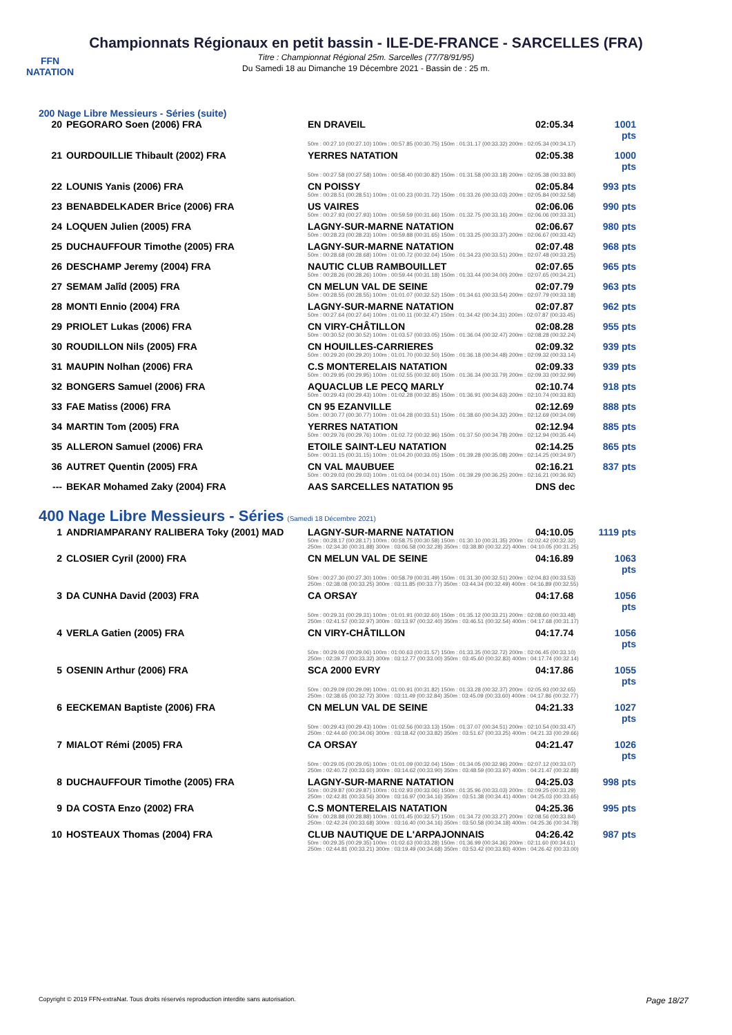FFN
NATATION
Championnats Régionaux en petit bassin - ILE-DE-FRANCE - SARCELLES (FRA)
Titre : Championnat Régional 25m. Sarcelles (77/78/91/95)
Du Samedi 18 au Dimanche 19 Décembre 2021 - Bassin de : 25 m.
200 Nage Libre Messieurs - Séries (suite)
| 20 | PEGORARO Soen (2006) FRA | EN DRAVEIL | 02:05.34 | 1001 pts |
| | | 50m : 00:27.10 (00:27.10) 100m : 00:57.85 (00:30.75) 150m : 01:31.17 (00:33.32) 200m : 02:05.34 (00:34.17) | | |
| 21 | OURDOUILLIE Thibault (2002) FRA | YERRES NATATION | 02:05.38 | 1000 pts |
| | | 50m : 00:27.58 (00:27.58) 100m : 00:58.40 (00:30.82) 150m : 01:31.58 (00:33.18) 200m : 02:05.38 (00:33.80) | | |
| 22 | LOUNIS Yanis (2006) FRA | CN POISSY | 02:05.84 | 993 pts |
| | | 50m : 00:28.51 (00:28.51) 100m : 01:00.23 (00:31.72) 150m : 01:33.26 (00:33.03) 200m : 02:05.84 (00:32.58) | | |
| 23 | BENABDELKADER Brice (2006) FRA | US VAIRES | 02:06.06 | 990 pts |
| | | 50m : 00:27.93 (00:27.93) 100m : 00:59.59 (00:31.66) 150m : 01:32.75 (00:33.16) 200m : 02:06.06 (00:33.31) | | |
| 24 | LOQUEN Julien (2005) FRA | LAGNY-SUR-MARNE NATATION | 02:06.67 | 980 pts |
| | | 50m : 00:28.23 (00:28.23) 100m : 00:59.88 (00:31.65) 150m : 01:33.25 (00:33.37) 200m : 02:06.67 (00:33.42) | | |
| 25 | DUCHAUFFOUR Timothe (2005) FRA | LAGNY-SUR-MARNE NATATION | 02:07.48 | 968 pts |
| | | 50m : 00:28.68 (00:28.68) 100m : 01:00.72 (00:32.04) 150m : 01:34.23 (00:33.51) 200m : 02:07.48 (00:33.25) | | |
| 26 | DESCHAMP Jeremy (2004) FRA | NAUTIC CLUB RAMBOUILLET | 02:07.65 | 965 pts |
| | | 50m : 00:28.26 (00:28.26) 100m : 00:59.44 (00:31.18) 150m : 01:33.44 (00:34.00) 200m : 02:07.65 (00:34.21) | | |
| 27 | SEMAM Jalîd (2005) FRA | CN MELUN VAL DE SEINE | 02:07.79 | 963 pts |
| | | 50m : 00:28.55 (00:28.55) 100m : 01:01.07 (00:32.52) 150m : 01:34.61 (00:33.54) 200m : 02:07.79 (00:33.18) | | |
| 28 | MONTI Ennio (2004) FRA | LAGNY-SUR-MARNE NATATION | 02:07.87 | 962 pts |
| | | 50m : 00:27.64 (00:27.64) 100m : 01:00.11 (00:32.47) 150m : 01:34.42 (00:34.31) 200m : 02:07.87 (00:33.45) | | |
| 29 | PRIOLET Lukas (2006) FRA | CN VIRY-CHÂTILLON | 02:08.28 | 955 pts |
| | | 50m : 00:30.52 (00:30.52) 100m : 01:03.57 (00:33.05) 150m : 01:36.04 (00:32.47) 200m : 02:08.28 (00:32.24) | | |
| 30 | ROUDILLON Nils (2005) FRA | CN HOUILLES-CARRIERES | 02:09.32 | 939 pts |
| | | 50m : 00:29.20 (00:29.20) 100m : 01:01.70 (00:32.50) 150m : 01:36.18 (00:34.48) 200m : 02:09.32 (00:33.14) | | |
| 31 | MAUPIN Nolhan (2006) FRA | C.S MONTERELAIS NATATION | 02:09.33 | 939 pts |
| | | 50m : 00:29.95 (00:29.95) 100m : 01:02.55 (00:32.60) 150m : 01:36.34 (00:33.79) 200m : 02:09.33 (00:32.99) | | |
| 32 | BONGERS Samuel (2006) FRA | AQUACLUB LE PECQ MARLY | 02:10.74 | 918 pts |
| | | 50m : 00:29.43 (00:29.43) 100m : 01:02.28 (00:32.85) 150m : 01:36.91 (00:34.63) 200m : 02:10.74 (00:33.83) | | |
| 33 | FAE Matiss (2006) FRA | CN 95 EZANVILLE | 02:12.69 | 888 pts |
| | | 50m : 00:30.77 (00:30.77) 100m : 01:04.28 (00:33.51) 150m : 01:38.60 (00:34.32) 200m : 02:12.69 (00:34.09) | | |
| 34 | MARTIN Tom (2005) FRA | YERRES NATATION | 02:12.94 | 885 pts |
| | | 50m : 00:29.76 (00:29.76) 100m : 01:02.72 (00:32.96) 150m : 01:37.50 (00:34.78) 200m : 02:12.94 (00:35.44) | | |
| 35 | ALLERON Samuel (2006) FRA | ETOILE SAINT-LEU NATATION | 02:14.25 | 865 pts |
| | | 50m : 00:31.15 (00:31.15) 100m : 01:04.20 (00:33.05) 150m : 01:39.28 (00:35.08) 200m : 02:14.25 (00:34.97) | | |
| 36 | AUTRET Quentin (2005) FRA | CN VAL MAUBUEE | 02:16.21 | 837 pts |
| | | 50m : 00:29.03 (00:29.03) 100m : 01:03.04 (00:34.01) 150m : 01:39.29 (00:36.25) 200m : 02:16.21 (00:36.92) | | |
| --- | BEKAR Mohamed Zaky (2004) FRA | AAS SARCELLES NATATION 95 | DNS dec | |
400 Nage Libre Messieurs - Séries (Samedi 18 Décembre 2021)
| 1 | ANDRIAMPARANY RALIBERA Toky (2001) MAD | LAGNY-SUR-MARNE NATATION | 04:10.05 | 1119 pts |
| | | 50m : 00:28.17 (00:28.17) 100m : 00:58.75 (00:30.58) 150m : 01:30.10 (00:31.35) 200m : 02:02.42 (00:32.32) 250m : 02:34.30 (00:31.88) 300m : 03:06.58 (00:32.28) 350m : 03:38.80 (00:32.22) 400m : 04:10.05 (00:31.25) | | |
| 2 | CLOSIER Cyril (2000) FRA | CN MELUN VAL DE SEINE | 04:16.89 | 1063 pts |
| | | 50m : 00:27.30 (00:27.30) 100m : 00:58.79 (00:31.49) 150m : 01:31.30 (00:32.51) 200m : 02:04.83 (00:33.53) 250m : 02:38.08 (00:33.25) 300m : 03:11.85 (00:33.77) 350m : 03:44.34 (00:32.49) 400m : 04:16.89 (00:32.55) | | |
| 3 | DA CUNHA David (2003) FRA | CA ORSAY | 04:17.68 | 1056 pts |
| | | 50m : 00:29.31 (00:29.31) 100m : 01:01.91 (00:32.60) 150m : 01:35.12 (00:33.21) 200m : 02:08.60 (00:33.48) 250m : 02:41.57 (00:32.97) 300m : 03:13.97 (00:32.40) 350m : 03:46.51 (00:32.54) 400m : 04:17.68 (00:31.17) | | |
| 4 | VERLA Gatien (2005) FRA | CN VIRY-CHÂTILLON | 04:17.74 | 1056 pts |
| | | 50m : 00:29.06 (00:29.06) 100m : 01:00.63 (00:31.57) 150m : 01:33.35 (00:32.72) 200m : 02:06.45 (00:33.10) 250m : 02:39.77 (00:33.32) 300m : 03:12.77 (00:33.00) 350m : 03:45.60 (00:32.83) 400m : 04:17.74 (00:32.14) | | |
| 5 | OSENIN Arthur (2006) FRA | SCA 2000 EVRY | 04:17.86 | 1055 pts |
| | | 50m : 00:29.09 (00:29.09) 100m : 01:00.91 (00:31.82) 150m : 01:33.28 (00:32.37) 200m : 02:05.93 (00:32.65) 250m : 02:38.65 (00:32.72) 300m : 03:11.49 (00:32.84) 350m : 03:45.09 (00:33.60) 400m : 04:17.86 (00:32.77) | | |
| 6 | EECKEMAN Baptiste (2006) FRA | CN MELUN VAL DE SEINE | 04:21.33 | 1027 pts |
| | | 50m : 00:29.43 (00:29.43) 100m : 01:02.56 (00:33.13) 150m : 01:37.07 (00:34.51) 200m : 02:10.54 (00:33.47) 250m : 02:44.60 (00:34.06) 300m : 03:18.42 (00:33.82) 350m : 03:51.67 (00:33.25) 400m : 04:21.33 (00:29.66) | | |
| 7 | MIALOT Rémi (2005) FRA | CA ORSAY | 04:21.47 | 1026 pts |
| | | 50m : 00:29.05 (00:29.05) 100m : 01:01.09 (00:32.04) 150m : 01:34.05 (00:32.96) 200m : 02:07.12 (00:33.07) 250m : 02:40.72 (00:33.60) 300m : 03:14.62 (00:33.90) 350m : 03:48.59 (00:33.97) 400m : 04:21.47 (00:32.88) | | |
| 8 | DUCHAUFFOUR Timothe (2005) FRA | LAGNY-SUR-MARNE NATATION | 04:25.03 | 998 pts |
| | | 50m : 00:29.87 (00:29.87) 100m : 01:02.93 (00:33.06) 150m : 01:35.96 (00:33.03) 200m : 02:09.25 (00:33.29) 250m : 02:42.81 (00:33.56) 300m : 03:16.97 (00:34.16) 350m : 03:51.38 (00:34.41) 400m : 04:25.03 (00:33.65) | | |
| 9 | DA COSTA Enzo (2002) FRA | C.S MONTERELAIS NATATION | 04:25.36 | 995 pts |
| | | 50m : 00:28.88 (00:28.88) 100m : 01:01.45 (00:32.57) 150m : 01:34.72 (00:33.27) 200m : 02:08.56 (00:33.84) 250m : 02:42.24 (00:33.68) 300m : 03:16.40 (00:34.16) 350m : 03:50.58 (00:34.18) 400m : 04:25.36 (00:34.78) | | |
| 10 | HOSTEAUX Thomas (2004) FRA | CLUB NAUTIQUE DE L'ARPAJONNAIS | 04:26.42 | 987 pts |
| | | 50m : 00:29.35 (00:29.35) 100m : 01:02.63 (00:33.28) 150m : 01:36.99 (00:34.36) 200m : 02:11.60 (00:34.61) 250m : 02:44.81 (00:33.21) 300m : 03:19.49 (00:34.68) 350m : 03:53.42 (00:33.93) 400m : 04:26.42 (00:33.00) | | |
Copyright © 2019 FFN-extraNat. Tous droits réservés reproduction interdite sans autorisation. Page 18/27